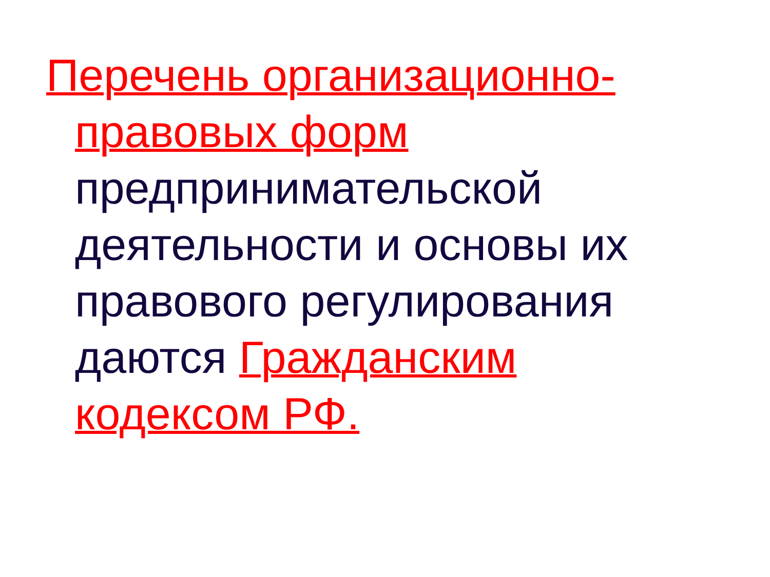Перечень организационно-правовых форм
предпринимательской деятельности и основы их правового регулирования даются Гражданским кодексом РФ.